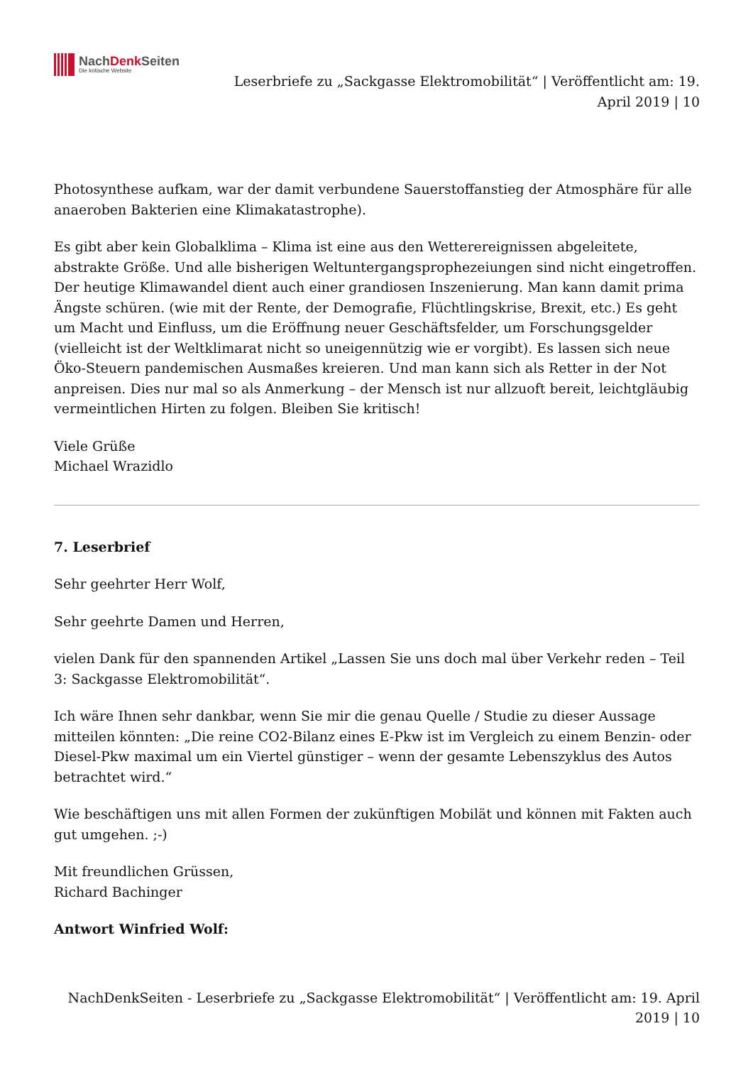NachDenk Seiten
Die kritische Website
Leserbriefe zu „Sackgasse Elektromobilität“ | Veröffentlicht am: 19.
April 2019 | 10
Photosynthese aufkam, war der damit verbundene Sauerstoffanstieg der Atmosphäre für alle anaeroben Bakterien eine Klimakatastrophe).
Es gibt aber kein Globalklima – Klima ist eine aus den Wetterereignissen abgeleitete, abstrakte Größe. Und alle bisherigen Weltuntergangsprophezeiungen sind nicht eingetroffen. Der heutige Klimawandel dient auch einer grandiosen Inszenierung. Man kann damit prima Ängste schüren. (wie mit der Rente, der Demografie, Flüchtlingskrise, Brexit, etc.) Es geht um Macht und Einfluss, um die Eröffnung neuer Geschäftsfelder, um Forschungsgelder (vielleicht ist der Weltklimarat nicht so uneigennützig wie er vorgibt). Es lassen sich neue Öko-Steuern pandemischen Ausmaßes kreieren. Und man kann sich als Retter in der Not anpreisen. Dies nur mal so als Anmerkung – der Mensch ist nur allzuoft bereit, leichtgläubig vermeintlichen Hirten zu folgen. Bleiben Sie kritisch!
Viele Grüße
Michael Wrazidlo
7. Leserbrief
Sehr geehrter Herr Wolf,
Sehr geehrte Damen und Herren,
vielen Dank für den spannenden Artikel „Lassen Sie uns doch mal über Verkehr reden – Teil 3: Sackgasse Elektromobilität“.
Ich wäre Ihnen sehr dankbar, wenn Sie mir die genau Quelle / Studie zu dieser Aussage mitteilen könnten: „Die reine CO2-Bilanz eines E-Pkw ist im Vergleich zu einem Benzin- oder Diesel-Pkw maximal um ein Viertel günstiger – wenn der gesamte Lebenszyklus des Autos betrachtet wird.“
Wie beschäftigen uns mit allen Formen der zukünftigen Mobilät und können mit Fakten auch gut umgehen. ;-)
Mit freundlichen Grüssen,
Richard Bachinger
Antwort Winfried Wolf:
NachDenkSeiten - Leserbriefe zu „Sackgasse Elektromobilität“ | Veröffentlicht am: 19. April
2019 | 10